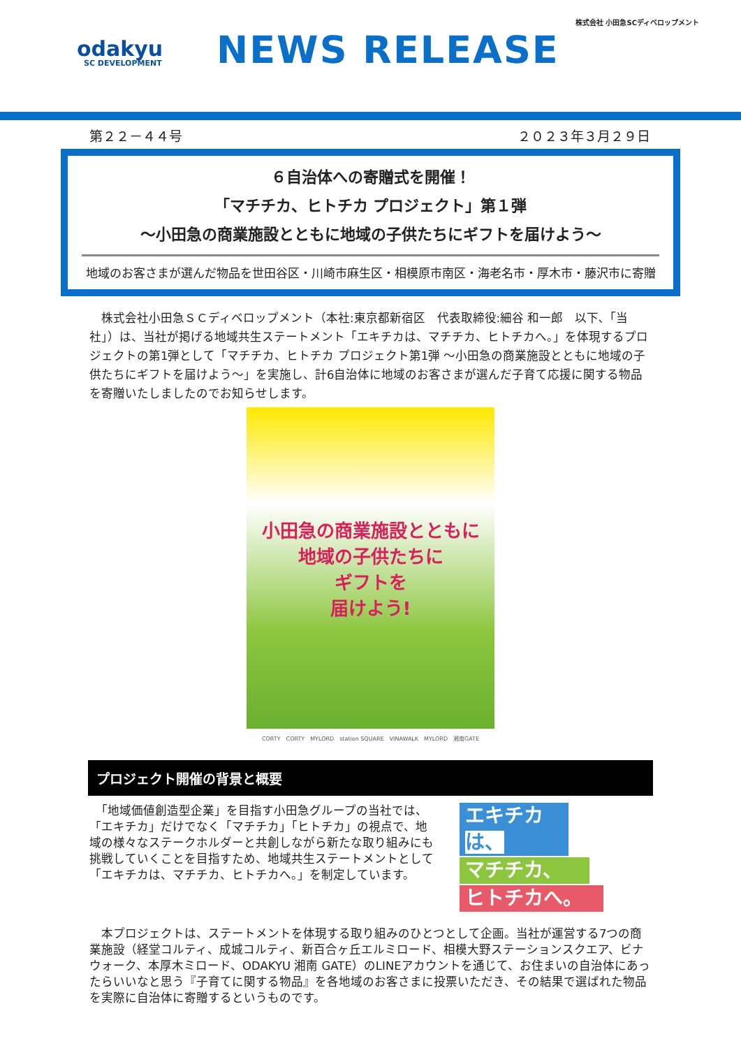odakyu
SC DEVELOPMENT
NEWS RELEASE
株式会社 小田急SCディベロップメント
第２２－４４号 ２０２３年３月２９日
６自治体への寄贈式を開催！
「マチチカ、ヒトチカ プロジェクト」第１弾
～小田急の商業施設とともに地域の子供たちにギフトを届けよう～
地域のお客さまが選んだ物品を世田谷区・川崎市麻生区・相模原市南区・海老名市・厚木市・藤沢市に寄贈
　株式会社小田急ＳＣディベロップメント（本社:東京都新宿区　代表取締役:細谷 和一郎　以下､「当社」）は、当社が掲げる地域共生ステートメント「エキチカは、マチチカ、ヒトチカへ。」を体現するプロジェクトの第1弾として「マチチカ、ヒトチカ プロジェクト第1弾 ～小田急の商業施設とともに地域の子供たちにギフトを届けよう～」を実施し、計6自治体に地域のお客さまが選んだ子育て応援に関する物品を寄贈いたしましたのでお知らせします。
小田急の商業施設とともに
地域の子供たちに
ギフトを
届けよう!
CORTY　CORTY　MYLORD　station SQUARE　VINAWALK　MYLORD　湘南GATE
プロジェクト開催の背景と概要
　「地域価値創造型企業」を目指す小田急グループの当社では、「エキチカ」だけでなく「マチチカ」「ヒトチカ」の視点で、地域の様々なステークホルダーと共創しながら新たな取り組みにも挑戦していくことを目指すため、地域共生ステートメントとして「エキチカは、マチチカ、ヒトチカへ。」を制定しています。
エキチカは、
マチチカ、
ヒトチカへ。
　本プロジェクトは、ステートメントを体現する取り組みのひとつとして企画。当社が運営する7つの商業施設（経堂コルティ、成城コルティ、新百合ヶ丘エルミロード、相模大野ステーションスクエア、ビナウォーク、本厚木ミロード、ODAKYU 湘南 GATE）のLINEアカウントを通じて、お住まいの自治体にあったらいいなと思う『子育てに関する物品』を各地域のお客さまに投票いただき、その結果で選ばれた物品を実際に自治体に寄贈するというものです。